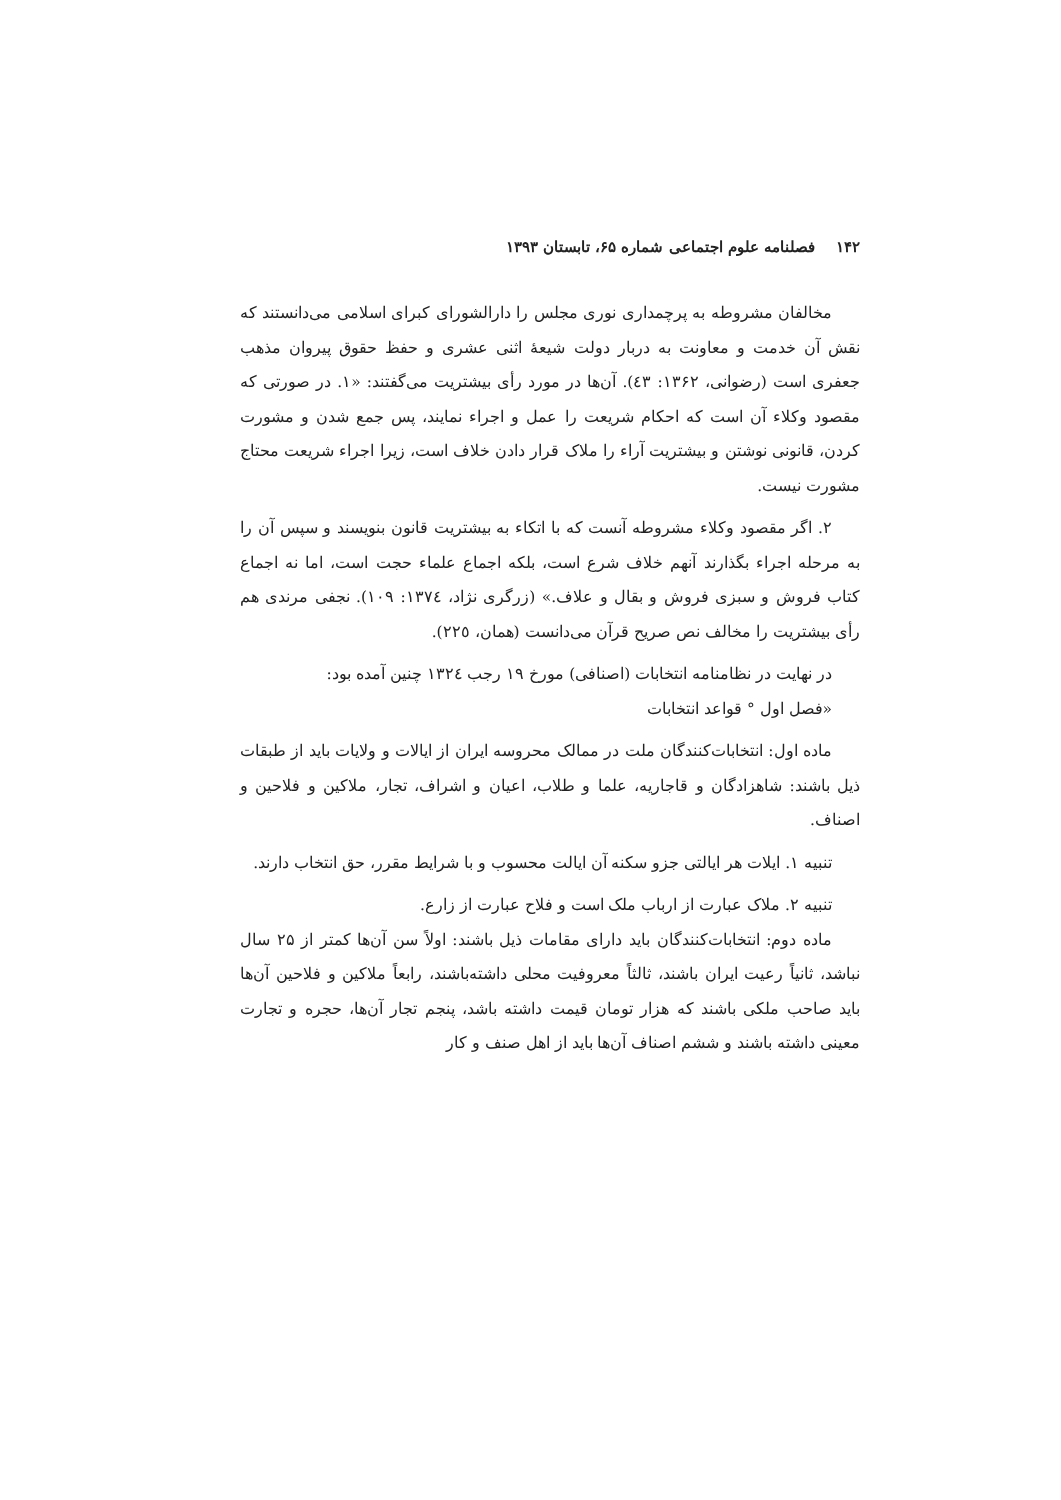۱۴۲ فصلنامه علوم اجتماعی شماره ۶۵، تابستان ۱۳۹۳
مخالفان مشروطه به پرچمداری نوری مجلس را دارالشورای کبرای اسلامی می‌دانستند که نقش آن خدمت و معاونت به دربار دولت شیعهٔ اثنی عشری و حفظ حقوق پیروان مذهب جعفری است (رضوانی، ۱۳۶۲: ٤۳). آن‌ها در مورد رأی بیشتریت می‌گفتند: «۱. در صورتی که مقصود وکلاء آن است که احکام شریعت را عمل و اجراء نمایند، پس جمع شدن و مشورت کردن، قانونی نوشتن و بیشتریت آراء را ملاک قرار دادن خلاف است، زیرا اجراء شریعت محتاج مشورت نیست.
۲. اگر مقصود وکلاء مشروطه آنست که با اتکاء به بیشتریت قانون بنویسند و سپس آن را به مرحله اجراء بگذارند آنهم خلاف شرع است، بلکه اجماع علماء حجت است، اما نه اجماع کتاب فروش و سبزی فروش و بقال و علاف.» (زرگری نژاد، ۱۳۷٤: ۱۰۹). نجفی مرندی هم رأی بیشتریت را مخالف نص صریح قرآن می‌دانست (همان، ۲۲٥).
در نهایت در نظامنامه انتخابات (اصنافی) مورخ ۱۹ رجب ۱۳۲٤ چنین آمده بود:
«فصل اول ° قواعد انتخابات
ماده اول: انتخابات‌کنندگان ملت در ممالک محروسه ایران از ایالات و ولایات باید از طبقات ذیل باشند: شاهزادگان و قاجاریه، علما و طلاب، اعیان و اشراف، تجار، ملاکین و فلاحین و اصناف.
تنبیه ۱. ایلات هر ایالتی جزو سکنه آن ایالت محسوب و با شرایط مقرر، حق انتخاب دارند.
تنبیه ۲. ملاک عبارت از ارباب ملک است و فلاح عبارت از زارع.
ماده دوم: انتخابات‌کنندگان باید دارای مقامات ذیل باشند: اولاً سن آن‌ها کمتر از ۲۵ سال نباشد، ثانیاً رعیت ایران باشند، ثالثاً معروفیت محلی داشته‌باشند، رابعاً ملاکین و فلاحین آن‌ها باید صاحب ملکی باشند که هزار تومان قیمت داشته باشد، پنجم تجار آن‌ها، حجره و تجارت معینی داشته باشند و ششم اصناف آن‌ها باید از اهل صنف و کار